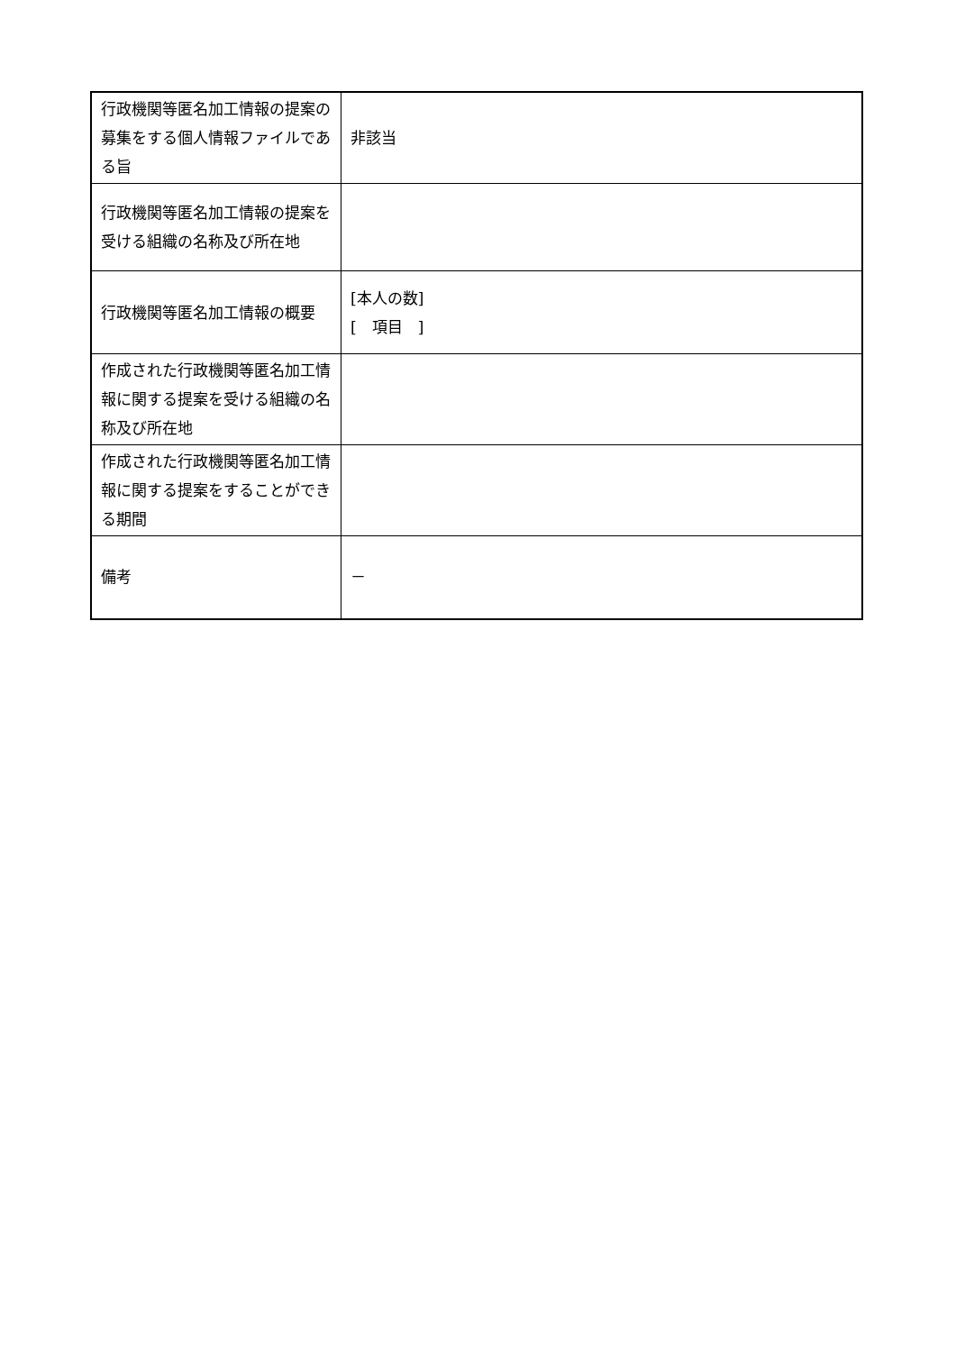| 行政機関等匿名加工情報の提案の募集をする個人情報ファイルである旨 | 非該当 |
| 行政機関等匿名加工情報の提案を受ける組織の名称及び所在地 | |
| 行政機関等匿名加工情報の概要 | [本人の数] [ 項目 ] |
| 作成された行政機関等匿名加工情報に関する提案を受ける組織の名称及び所在地 | |
| 作成された行政機関等匿名加工情報に関する提案をすることができる期間 | |
| 備考 | － |